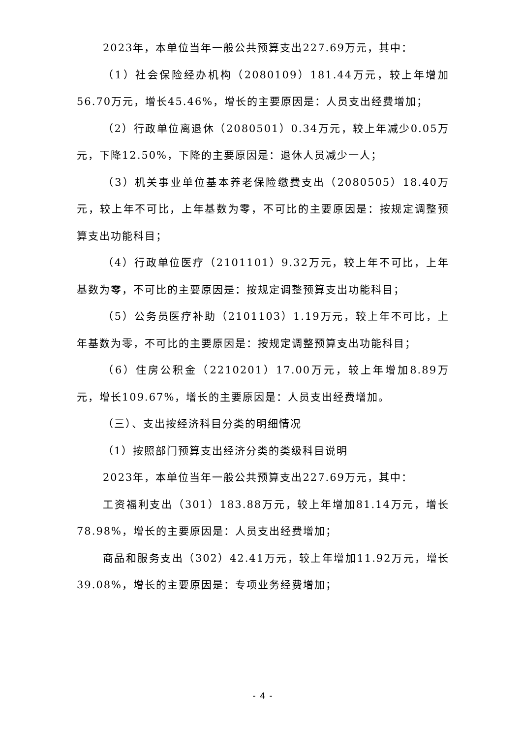2023年，本单位当年一般公共预算支出227.69万元，其中：
（1）社会保险经办机构（2080109）181.44万元，较上年增加56.70万元，增长45.46%，增长的主要原因是：人员支出经费增加；
（2）行政单位离退休（2080501）0.34万元，较上年减少0.05万元，下降12.50%，下降的主要原因是：退休人员减少一人；
（3）机关事业单位基本养老保险缴费支出（2080505）18.40万元，较上年不可比，上年基数为零，不可比的主要原因是：按规定调整预算支出功能科目；
（4）行政单位医疗（2101101）9.32万元，较上年不可比，上年基数为零，不可比的主要原因是：按规定调整预算支出功能科目；
（5）公务员医疗补助（2101103）1.19万元，较上年不可比，上年基数为零，不可比的主要原因是：按规定调整预算支出功能科目；
（6）住房公积金（2210201）17.00万元，较上年增加8.89万元，增长109.67%，增长的主要原因是：人员支出经费增加。
（三）、支出按经济科目分类的明细情况
（1）按照部门预算支出经济分类的类级科目说明
2023年，本单位当年一般公共预算支出227.69万元，其中：
工资福利支出（301）183.88万元，较上年增加81.14万元，增长78.98%，增长的主要原因是：人员支出经费增加；
商品和服务支出（302）42.41万元，较上年增加11.92万元，增长39.08%，增长的主要原因是：专项业务经费增加；
- 4 -